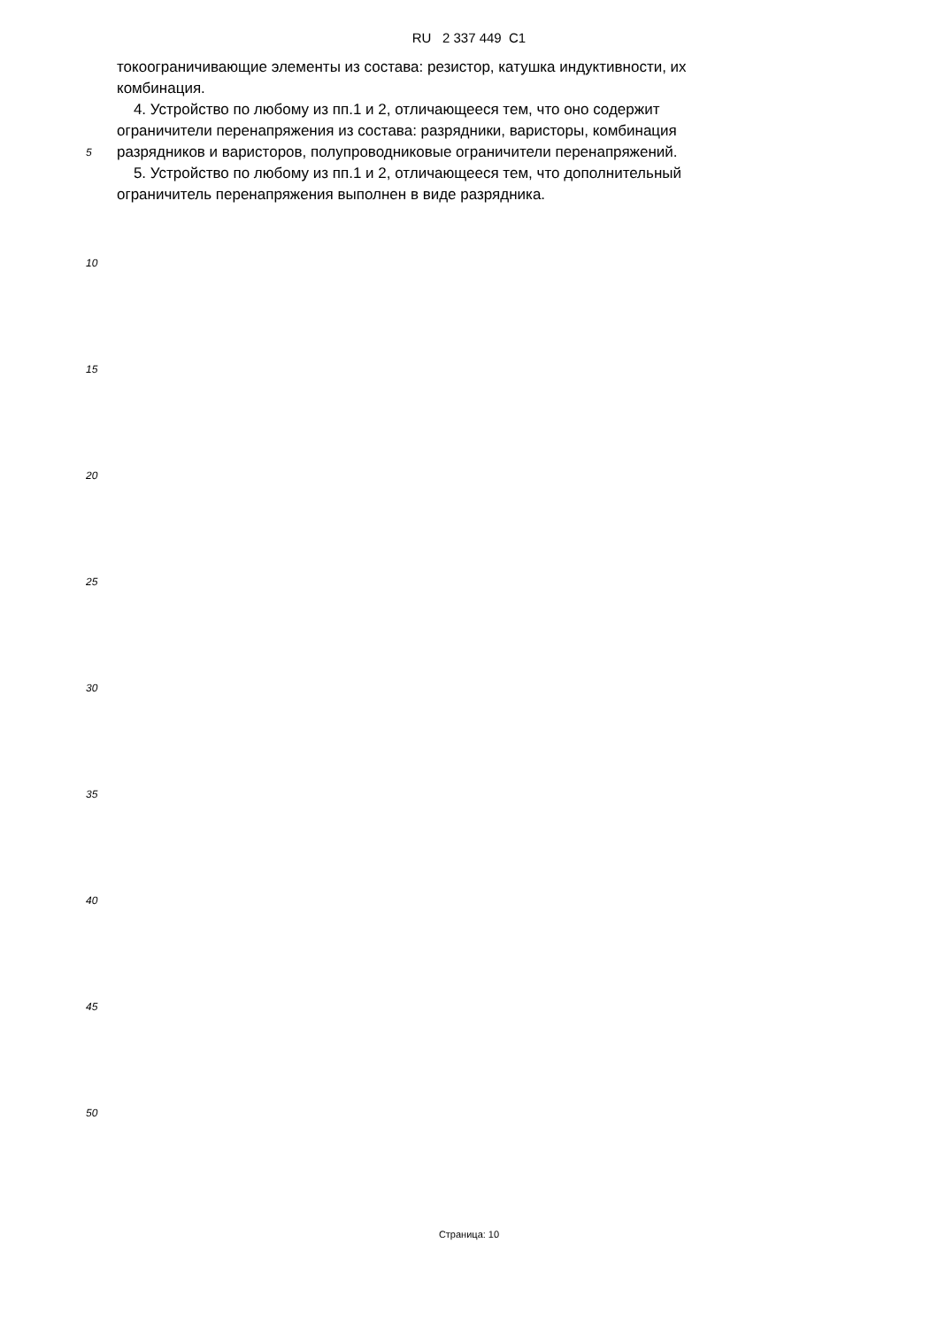RU 2 337 449 C1
токоограничивающие элементы из состава: резистор, катушка индуктивности, их
комбинация.
4. Устройство по любому из пп.1 и 2, отличающееся тем, что оно содержит
ограничители перенапряжения из состава: разрядники, варисторы, комбинация
5
разрядников и варисторов, полупроводниковые ограничители перенапряжений.
5. Устройство по любому из пп.1 и 2, отличающееся тем, что дополнительный
ограничитель перенапряжения выполнен в виде разрядника.
10
15
20
25
30
35
40
45
50
Страница: 10